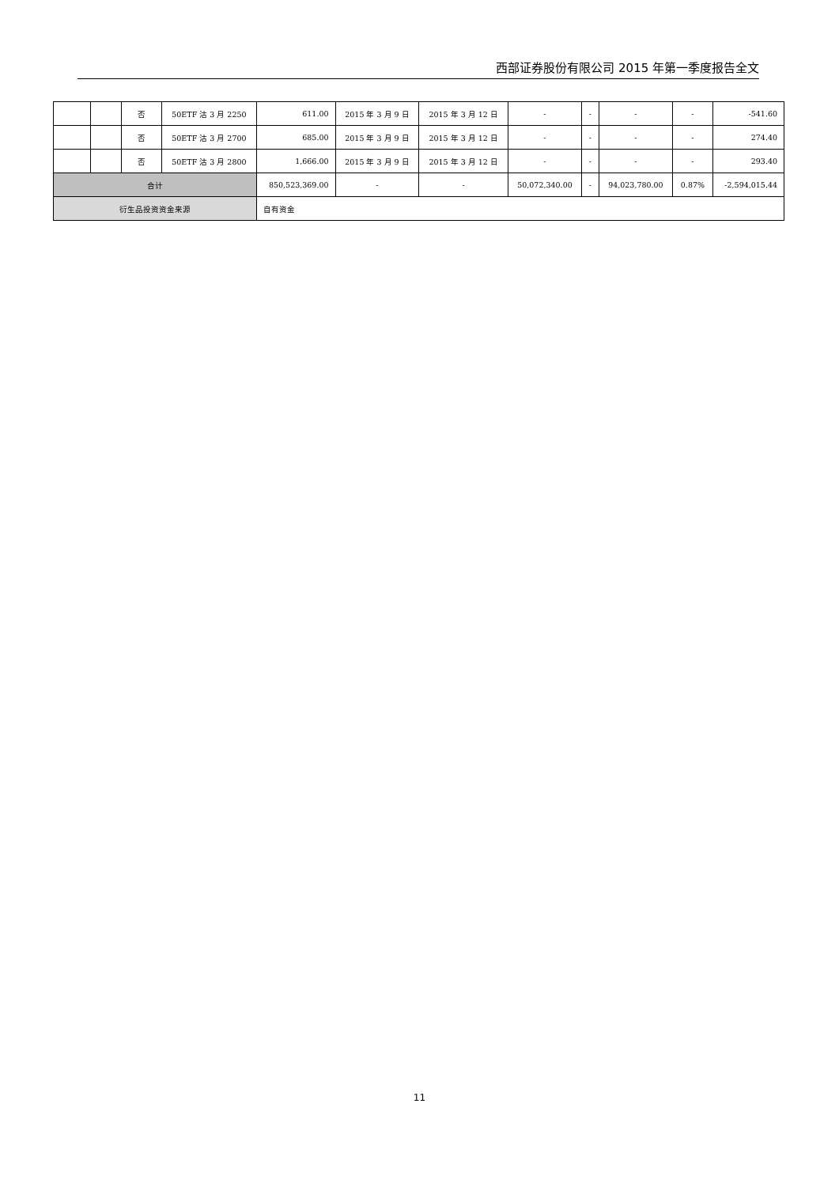西部证券股份有限公司 2015 年第一季度报告全文
| | | 否 | 50ETF 沽 3 月 2250 | 611.00 | 2015 年 3 月 9 日 | 2015 年 3 月 12 日 | - | - | - | - | -541.60 |
| | | 否 | 50ETF 沽 3 月 2700 | 685.00 | 2015 年 3 月 9 日 | 2015 年 3 月 12 日 | - | - | - | - | 274.40 |
| | | 否 | 50ETF 沽 3 月 2800 | 1,666.00 | 2015 年 3 月 9 日 | 2015 年 3 月 12 日 | - | - | - | - | 293.40 |
| 合计 | | | | 850,523,369.00 | - | - | 50,072,340.00 | - | 94,023,780.00 | 0.87% | -2,594,015.44 |
| 衍生品投资资金来源 | | | | 自有资金 | | | | | | | |
11